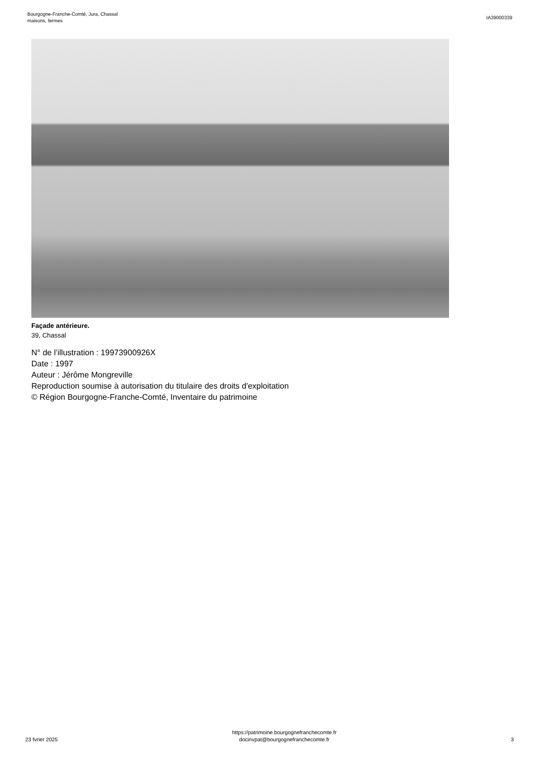Bourgogne-Franche-Comté, Jura, Chassal
maisons, fermes
IA39000339
Façade antérieure.
39, Chassal
N° de l’illustration : 19973900926X
Date : 1997
Auteur : Jérôme Mongreville
Reproduction soumise à autorisation du titulaire des droits d'exploitation
© Région Bourgogne-Franche-Comté, Inventaire du patrimoine
23 fvrier 2025
https://patrimoine.bourgognefranchecomte.fr
docinvpat@bourgognefranchecomte.fr
3